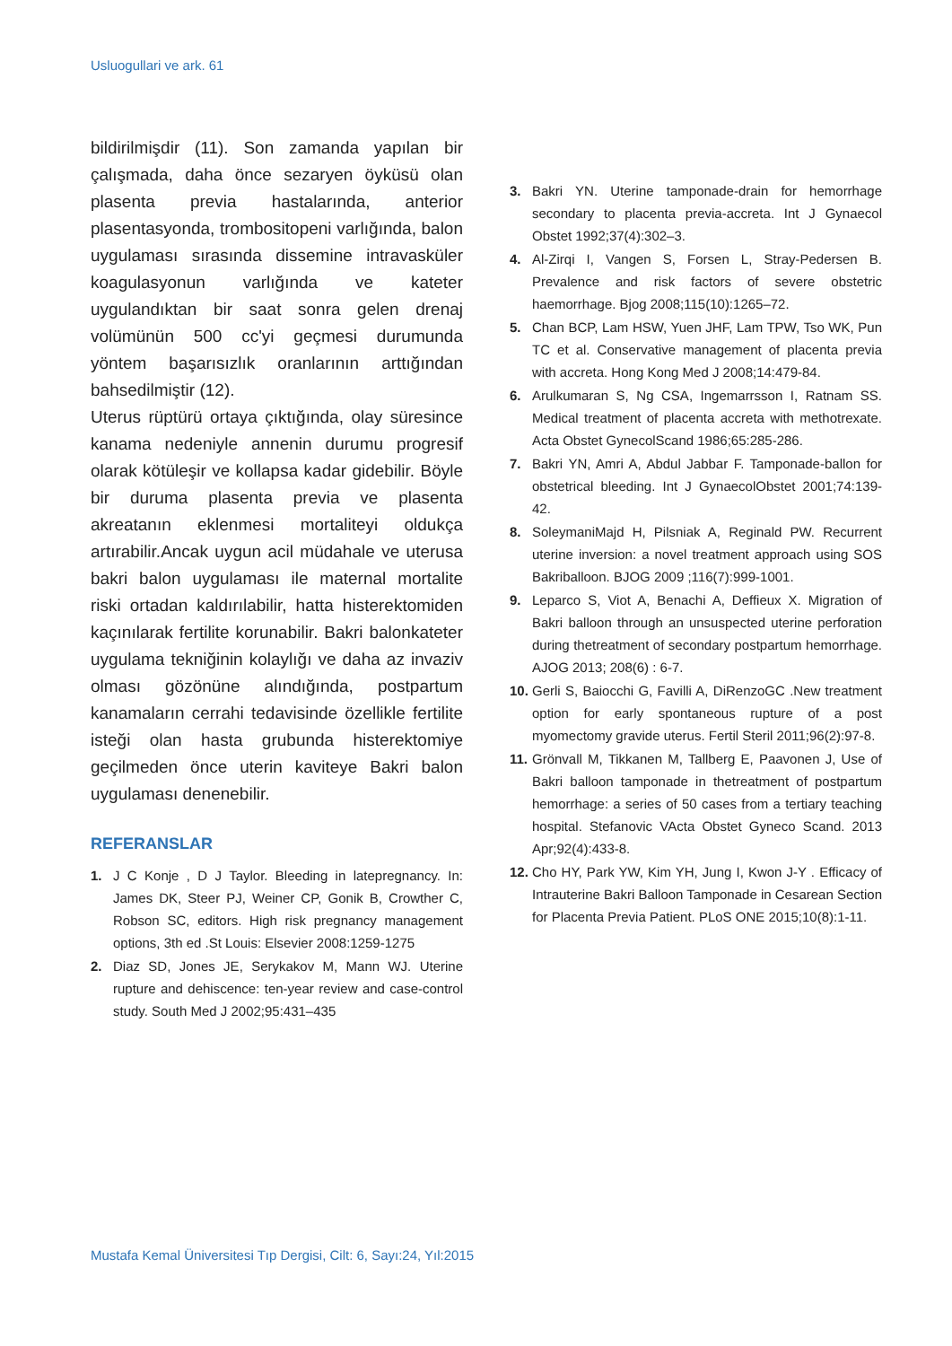Usluogullari ve ark. 61
bildirilmişdir (11). Son zamanda yapılan bir çalışmada, daha önce sezaryen öyküsü olan plasenta previa hastalarında, anterior plasentasyonda, trombositopeni varlığında, balon uygulaması sırasında dissemine intravasküler koagulasyonun varlığında ve kateter uygulandıktan bir saat sonra gelen drenaj volümünün 500 cc'yi geçmesi durumunda yöntem başarısızlık oranlarının arttığından bahsedilmiştir (12).
Uterus rüptürü ortaya çıktığında, olay süresince kanama nedeniyle annenin durumu progresif olarak kötüleşir ve kollapsa kadar gidebilir. Böyle bir duruma plasenta previa ve plasenta akreatanın eklenmesi mortaliteyi oldukça artırabilir.Ancak uygun acil müdahale ve uterusa bakri balon uygulaması ile maternal mortalite riski ortadan kaldırılabilir, hatta histerektomiden kaçınılarak fertilite korunabilir. Bakri balonkateter uygulama tekniğinin kolaylığı ve daha az invaziv olması gözönüne alındığında, postpartum kanamaların cerrahi tedavisinde özellikle fertilite isteği olan hasta grubunda histerektomiye geçilmeden önce uterin kaviteye Bakri balon uygulaması denenebilir.
REFERANSLAR
1. J C Konje , D J Taylor. Bleeding in latepregnancy. In: James DK, Steer PJ, Weiner CP, Gonik B, Crowther C, Robson SC, editors. High risk pregnancy management options, 3th ed .St Louis: Elsevier 2008:1259-1275
2. Diaz SD, Jones JE, Serykakov M, Mann WJ. Uterine rupture and dehiscence: ten-year review and case-control study. South Med J 2002;95:431–435
3. Bakri YN. Uterine tamponade-drain for hemorrhage secondary to placenta previa-accreta. Int J Gynaecol Obstet 1992;37(4):302–3.
4. Al-Zirqi I, Vangen S, Forsen L, Stray-Pedersen B. Prevalence and risk factors of severe obstetric haemorrhage. Bjog 2008;115(10):1265–72.
5. Chan BCP, Lam HSW, Yuen JHF, Lam TPW, Tso WK, Pun TC et al. Conservative management of placenta previa with accreta. Hong Kong Med J 2008;14:479-84.
6. Arulkumaran S, Ng CSA, Ingemarrsson I, Ratnam SS. Medical treatment of placenta accreta with methotrexate. Acta Obstet GynecolScand 1986;65:285-286.
7. Bakri YN, Amri A, Abdul Jabbar F. Tamponade-ballon for obstetrical bleeding. Int J GynaecolObstet 2001;74:139-42.
8. SoleymaniMajd H, Pilsniak A, Reginald PW. Recurrent uterine inversion: a novel treatment approach using SOS Bakriballoon. BJOG 2009 ;116(7):999-1001.
9. Leparco S, Viot A, Benachi A, Deffieux X. Migration of Bakri balloon through an unsuspected uterine perforation during thetreatment of secondary postpartum hemorrhage. AJOG 2013; 208(6) : 6-7.
10. Gerli S, Baiocchi G, Favilli A, DiRenzoGC .New treatment option for early spontaneous rupture of a post myomectomy gravide uterus. Fertil Steril 2011;96(2):97-8.
11. Grönvall M, Tikkanen M, Tallberg E, Paavonen J, Use of Bakri balloon tamponade in thetreatment of postpartum hemorrhage: a series of 50 cases from a tertiary teaching hospital. Stefanovic VActa Obstet Gyneco Scand. 2013 Apr;92(4):433-8.
12. Cho HY, Park YW, Kim YH, Jung I, Kwon J-Y . Efficacy of Intrauterine Bakri Balloon Tamponade in Cesarean Section for Placenta Previa Patient. PLoS ONE 2015;10(8):1-11.
Mustafa Kemal Üniversitesi Tıp Dergisi, Cilt: 6, Sayı:24, Yıl:2015